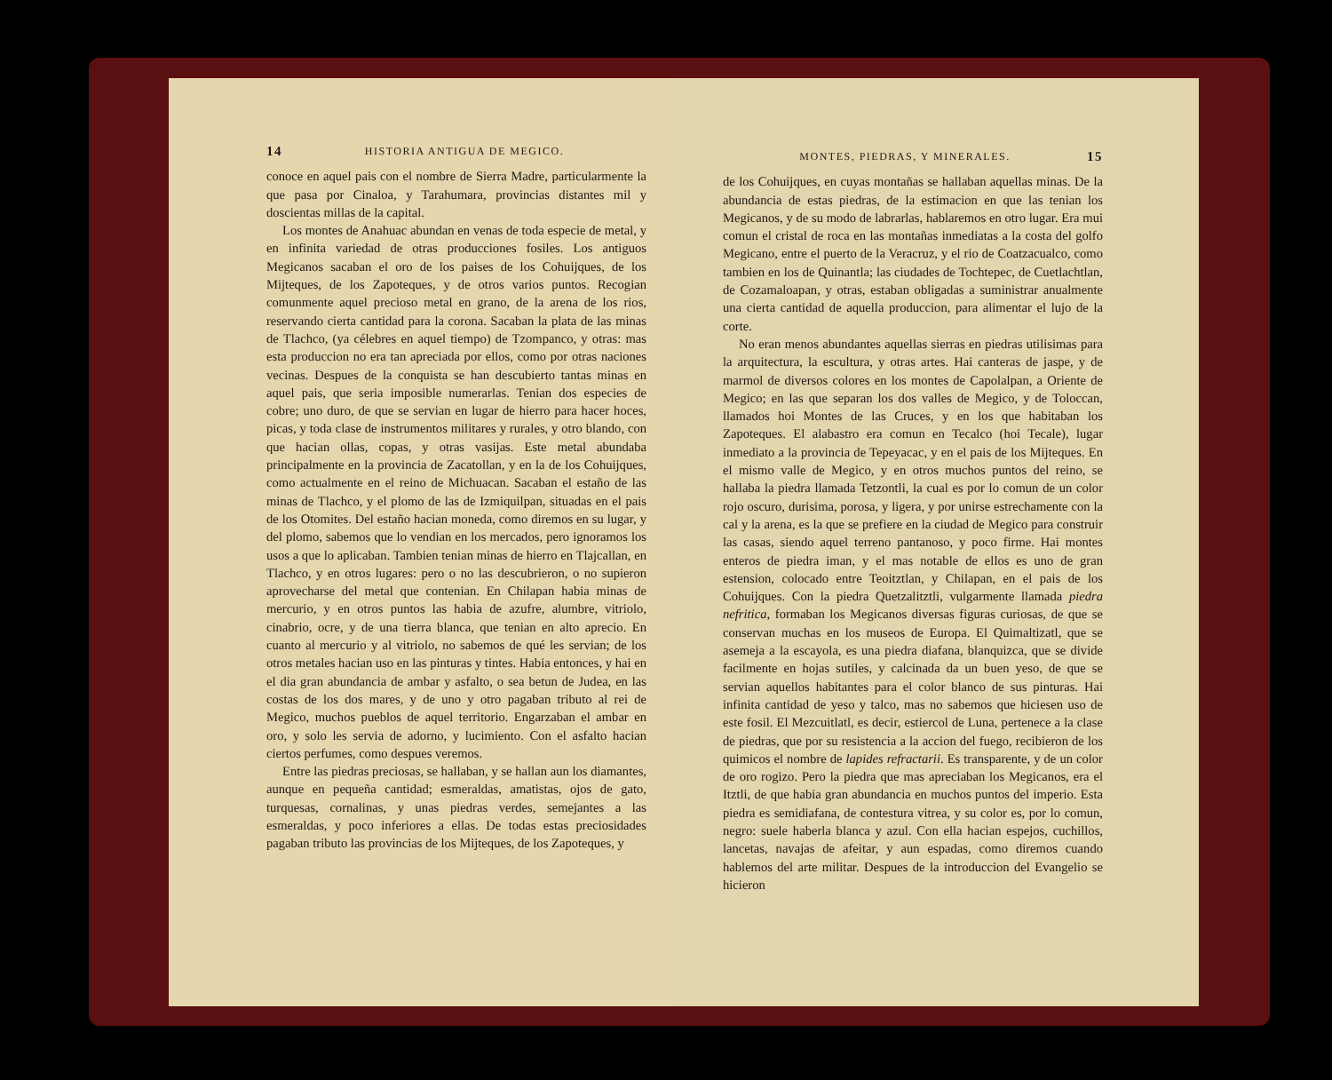14 HISTORIA ANTIGUA DE MEGICO.
conoce en aquel pais con el nombre de Sierra Madre, particularmente la que pasa por Cinaloa, y Tarahumara, provincias distantes mil y doscientas millas de la capital.
Los montes de Anahuac abundan en venas de toda especie de metal, y en infinita variedad de otras producciones fosiles. Los antiguos Megicanos sacaban el oro de los paises de los Cohuijques, de los Mijteques, de los Zapoteques, y de otros varios puntos. Recogian comunmente aquel precioso metal en grano, de la arena de los rios, reservando cierta cantidad para la corona. Sacaban la plata de las minas de Tlachco, (ya célebres en aquel tiempo) de Tzompanco, y otras: mas esta produccion no era tan apreciada por ellos, como por otras naciones vecinas. Despues de la conquista se han descubierto tantas minas en aquel pais, que seria imposible numerarlas. Tenian dos especies de cobre; uno duro, de que se servian en lugar de hierro para hacer hoces, picas, y toda clase de instrumentos militares y rurales, y otro blando, con que hacian ollas, copas, y otras vasijas. Este metal abundaba principalmente en la provincia de Zacatollan, y en la de los Cohuijques, como actualmente en el reino de Michuacan. Sacaban el estaño de las minas de Tlachco, y el plomo de las de Izmiquilpan, situadas en el pais de los Otomites. Del estaño hacian moneda, como diremos en su lugar, y del plomo, sabemos que lo vendian en los mercados, pero ignoramos los usos a que lo aplicaban. Tambien tenian minas de hierro en Tlajcallan, en Tlachco, y en otros lugares: pero o no las descubrieron, o no supieron aprovecharse del metal que contenian. En Chilapan habia minas de mercurio, y en otros puntos las habia de azufre, alumbre, vitriolo, cinabrio, ocre, y de una tierra blanca, que tenian en alto aprecio. En cuanto al mercurio y al vitriolo, no sabemos de qué les servian; de los otros metales hacian uso en las pinturas y tintes. Habia entonces, y hai en el dia gran abundancia de ambar y asfalto, o sea betun de Judea, en las costas de los dos mares, y de uno y otro pagaban tributo al rei de Megico, muchos pueblos de aquel territorio. Engarzaban el ambar en oro, y solo les servia de adorno, y lucimiento. Con el asfalto hacian ciertos perfumes, como despues veremos.
Entre las piedras preciosas, se hallaban, y se hallan aun los diamantes, aunque en pequeña cantidad; esmeraldas, amatistas, ojos de gato, turquesas, cornalinas, y unas piedras verdes, semejantes a las esmeraldas, y poco inferiores a ellas. De todas estas preciosidades pagaban tributo las provincias de los Mijteques, de los Zapoteques, y
MONTES, PIEDRAS, Y MINERALES. 15
de los Cohuijques, en cuyas montañas se hallaban aquellas minas. De la abundancia de estas piedras, de la estimacion en que las tenian los Megicanos, y de su modo de labrarlas, hablaremos en otro lugar. Era mui comun el cristal de roca en las montañas inmediatas a la costa del golfo Megicano, entre el puerto de la Veracruz, y el rio de Coatzacualco, como tambien en los de Quinantla; las ciudades de Tochtepec, de Cuetlachtlan, de Cozamaloapan, y otras, estaban obligadas a suministrar anualmente una cierta cantidad de aquella produccion, para alimentar el lujo de la corte.
No eran menos abundantes aquellas sierras en piedras utilisimas para la arquitectura, la escultura, y otras artes. Hai canteras de jaspe, y de marmol de diversos colores en los montes de Capolalpan, a Oriente de Megico; en las que separan los dos valles de Megico, y de Toloccan, llamados hoi Montes de las Cruces, y en los que habitaban los Zapoteques. El alabastro era comun en Tecalco (hoi Tecale), lugar inmediato a la provincia de Tepeyacac, y en el pais de los Mijteques. En el mismo valle de Megico, y en otros muchos puntos del reino, se hallaba la piedra llamada Tetzontli, la cual es por lo comun de un color rojo oscuro, durisima, porosa, y ligera, y por unirse estrechamente con la cal y la arena, es la que se prefiere en la ciudad de Megico para construir las casas, siendo aquel terreno pantanoso, y poco firme. Hai montes enteros de piedra iman, y el mas notable de ellos es uno de gran estension, colocado entre Teoitztlan, y Chilapan, en el pais de los Cohuijques. Con la piedra Quetzalitztli, vulgarmente llamada piedra nefritica, formaban los Megicanos diversas figuras curiosas, de que se conservan muchas en los museos de Europa. El Quimaltizatl, que se asemeja a la escayola, es una piedra diafana, blanquizca, que se divide facilmente en hojas sutiles, y calcinada da un buen yeso, de que se servian aquellos habitantes para el color blanco de sus pinturas. Hai infinita cantidad de yeso y talco, mas no sabemos que hiciesen uso de este fosil. El Mezcuitlatl, es decir, estiercol de Luna, pertenece a la clase de piedras, que por su resistencia a la accion del fuego, recibieron de los quimicos el nombre de lapides refractarii. Es transparente, y de un color de oro rogizo. Pero la piedra que mas apreciaban los Megicanos, era el Itztli, de que habia gran abundancia en muchos puntos del imperio. Esta piedra es semidiafana, de contestura vitrea, y su color es, por lo comun, negro: suele haberla blanca y azul. Con ella hacian espejos, cuchillos, lancetas, navajas de afeitar, y aun espadas, como diremos cuando hablemos del arte militar. Despues de la introduccion del Evangelio se hicieron